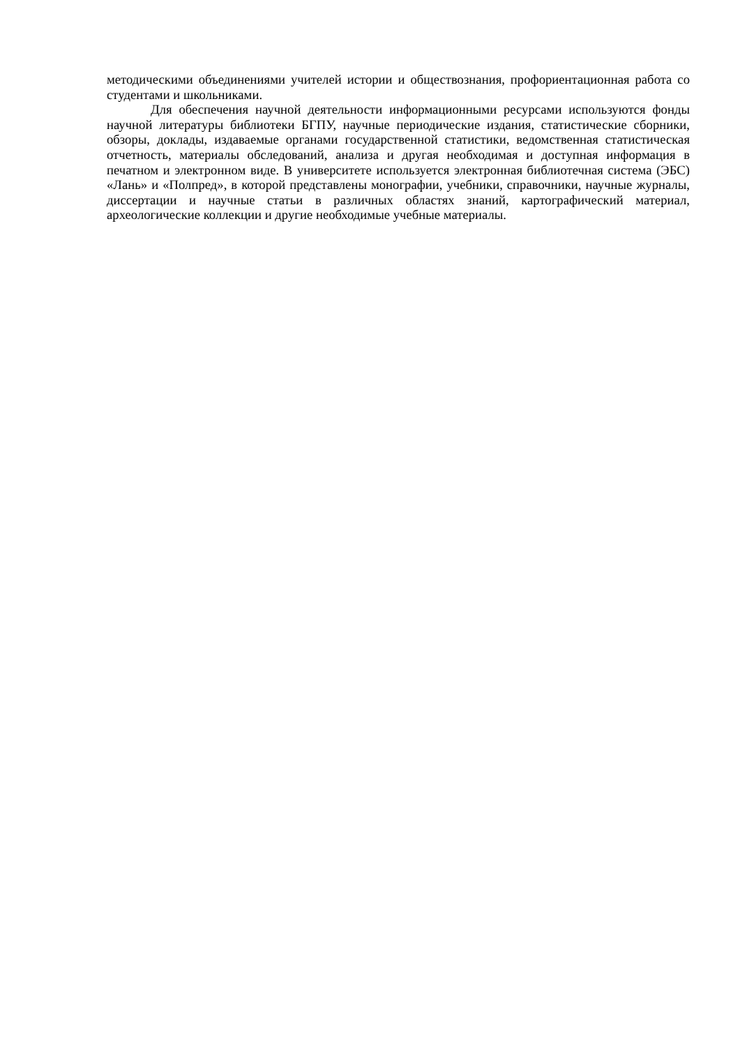методическими объединениями учителей истории и обществознания, профориентационная работа со студентами и школьниками.
Для обеспечения научной деятельности информационными ресурсами используются фонды научной литературы библиотеки БГПУ, научные периодические издания, статистические сборники, обзоры, доклады, издаваемые органами государственной статистики, ведомственная статистическая отчетность, материалы обследований, анализа и другая необходимая и доступная информация в печатном и электронном виде. В университете используется электронная библиотечная система (ЭБС) «Лань» и «Полпред», в которой представлены монографии, учебники, справочники, научные журналы, диссертации и научные статьи в различных областях знаний, картографический материал, археологические коллекции и другие необходимые учебные материалы.